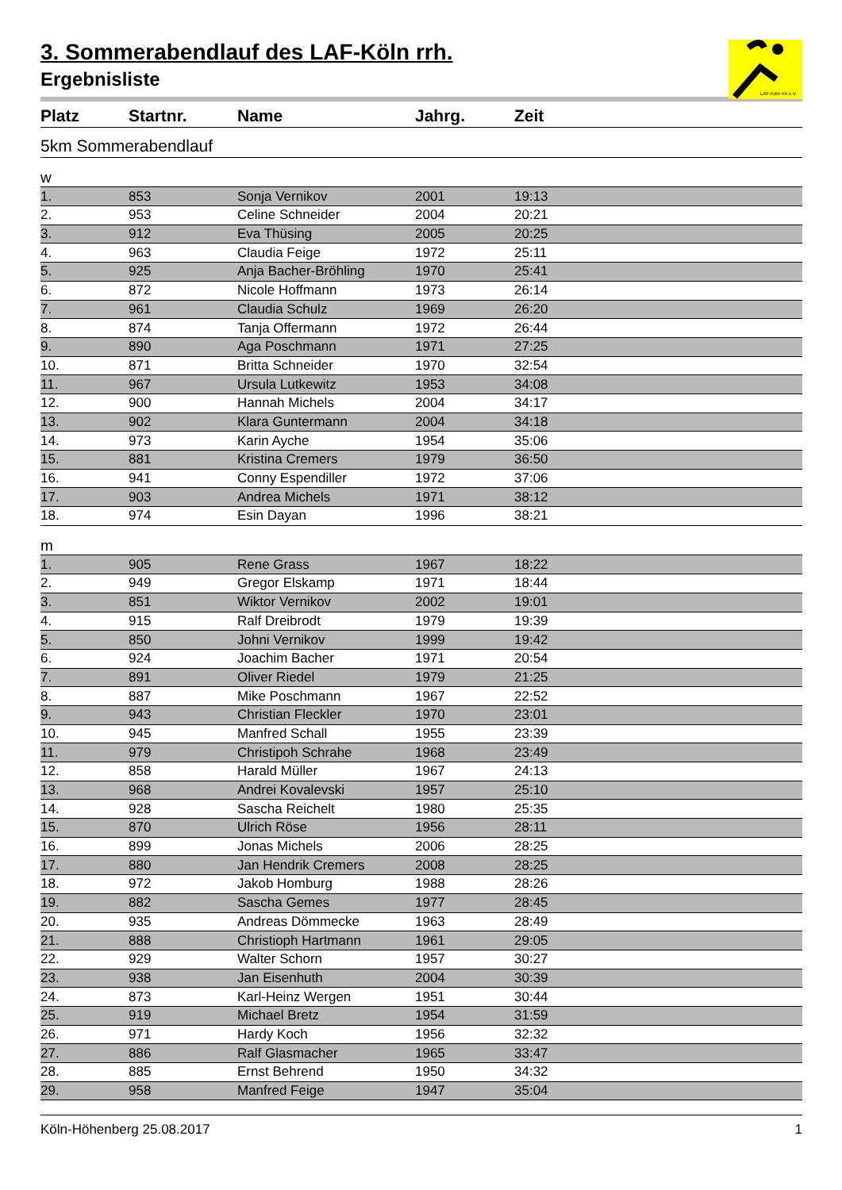LAF-Köln rrh e.V.
3. Sommerabendlauf des LAF-Köln rrh.
Ergebnisliste
| Platz | Startnr. | Name | Jahrg. | Zeit |
| --- | --- | --- | --- | --- |
| 5km Sommerabendlauf | | | | |
| w | | | | |
| 1. | 853 | Sonja Vernikov | 2001 | 19:13 |
| 2. | 953 | Celine Schneider | 2004 | 20:21 |
| 3. | 912 | Eva Thüsing | 2005 | 20:25 |
| 4. | 963 | Claudia Feige | 1972 | 25:11 |
| 5. | 925 | Anja Bacher-Bröhling | 1970 | 25:41 |
| 6. | 872 | Nicole Hoffmann | 1973 | 26:14 |
| 7. | 961 | Claudia Schulz | 1969 | 26:20 |
| 8. | 874 | Tanja Offermann | 1972 | 26:44 |
| 9. | 890 | Aga Poschmann | 1971 | 27:25 |
| 10. | 871 | Britta Schneider | 1970 | 32:54 |
| 11. | 967 | Ursula Lutkewitz | 1953 | 34:08 |
| 12. | 900 | Hannah Michels | 2004 | 34:17 |
| 13. | 902 | Klara Guntermann | 2004 | 34:18 |
| 14. | 973 | Karin Ayche | 1954 | 35:06 |
| 15. | 881 | Kristina Cremers | 1979 | 36:50 |
| 16. | 941 | Conny Espendiller | 1972 | 37:06 |
| 17. | 903 | Andrea Michels | 1971 | 38:12 |
| 18. | 974 | Esin Dayan | 1996 | 38:21 |
| m | | | | |
| 1. | 905 | Rene Grass | 1967 | 18:22 |
| 2. | 949 | Gregor Elskamp | 1971 | 18:44 |
| 3. | 851 | Wiktor Vernikov | 2002 | 19:01 |
| 4. | 915 | Ralf Dreibrodt | 1979 | 19:39 |
| 5. | 850 | Johni Vernikov | 1999 | 19:42 |
| 6. | 924 | Joachim Bacher | 1971 | 20:54 |
| 7. | 891 | Oliver Riedel | 1979 | 21:25 |
| 8. | 887 | Mike Poschmann | 1967 | 22:52 |
| 9. | 943 | Christian Fleckler | 1970 | 23:01 |
| 10. | 945 | Manfred Schall | 1955 | 23:39 |
| 11. | 979 | Christipoh Schrahe | 1968 | 23:49 |
| 12. | 858 | Harald Müller | 1967 | 24:13 |
| 13. | 968 | Andrei Kovalevski | 1957 | 25:10 |
| 14. | 928 | Sascha Reichelt | 1980 | 25:35 |
| 15. | 870 | Ulrich Röse | 1956 | 28:11 |
| 16. | 899 | Jonas Michels | 2006 | 28:25 |
| 17. | 880 | Jan Hendrik Cremers | 2008 | 28:25 |
| 18. | 972 | Jakob Homburg | 1988 | 28:26 |
| 19. | 882 | Sascha Gemes | 1977 | 28:45 |
| 20. | 935 | Andreas Dömmecke | 1963 | 28:49 |
| 21. | 888 | Christioph Hartmann | 1961 | 29:05 |
| 22. | 929 | Walter Schorn | 1957 | 30:27 |
| 23. | 938 | Jan Eisenhuth | 2004 | 30:39 |
| 24. | 873 | Karl-Heinz Wergen | 1951 | 30:44 |
| 25. | 919 | Michael Bretz | 1954 | 31:59 |
| 26. | 971 | Hardy Koch | 1956 | 32:32 |
| 27. | 886 | Ralf Glasmacher | 1965 | 33:47 |
| 28. | 885 | Ernst Behrend | 1950 | 34:32 |
| 29. | 958 | Manfred Feige | 1947 | 35:04 |
Köln-Höhenberg 25.08.2017 1